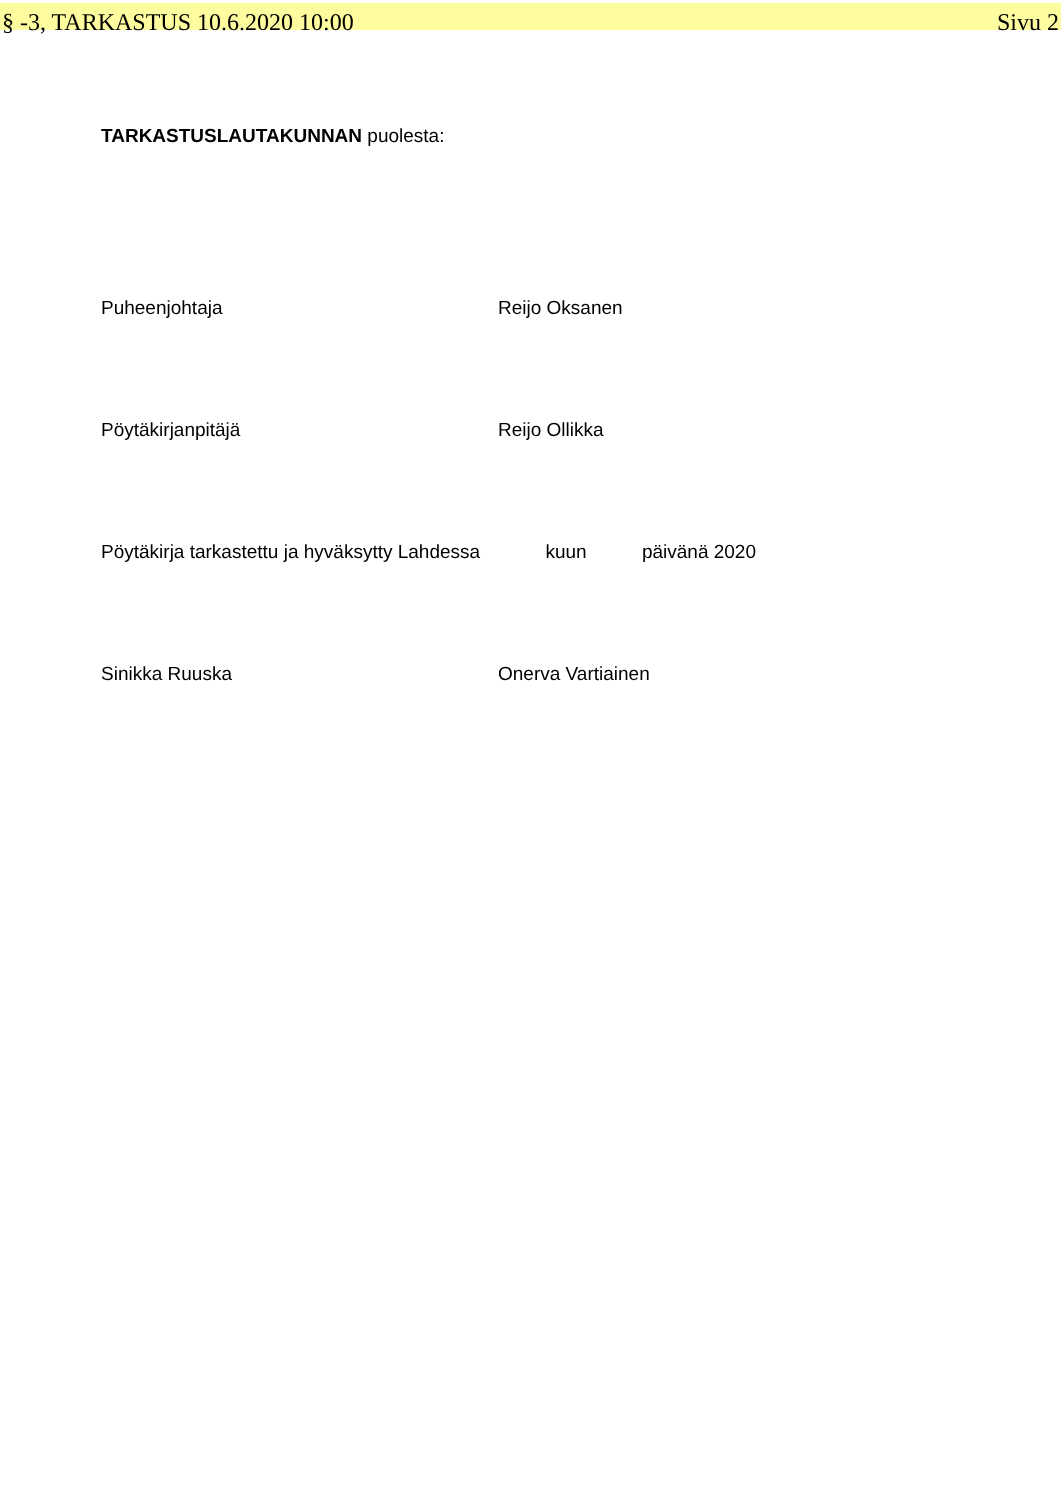§ -3, TARKASTUS 10.6.2020 10:00 Sivu 2
TARKASTUSLAUTAKUNNAN puolesta:
Puheenjohtaja Reijo Oksanen
Pöytäkirjanpitäjä Reijo Ollikka
Pöytäkirja tarkastettu ja hyväksytty Lahdessa kuun päivänä 2020
Sinikka Ruuska Onerva Vartiainen